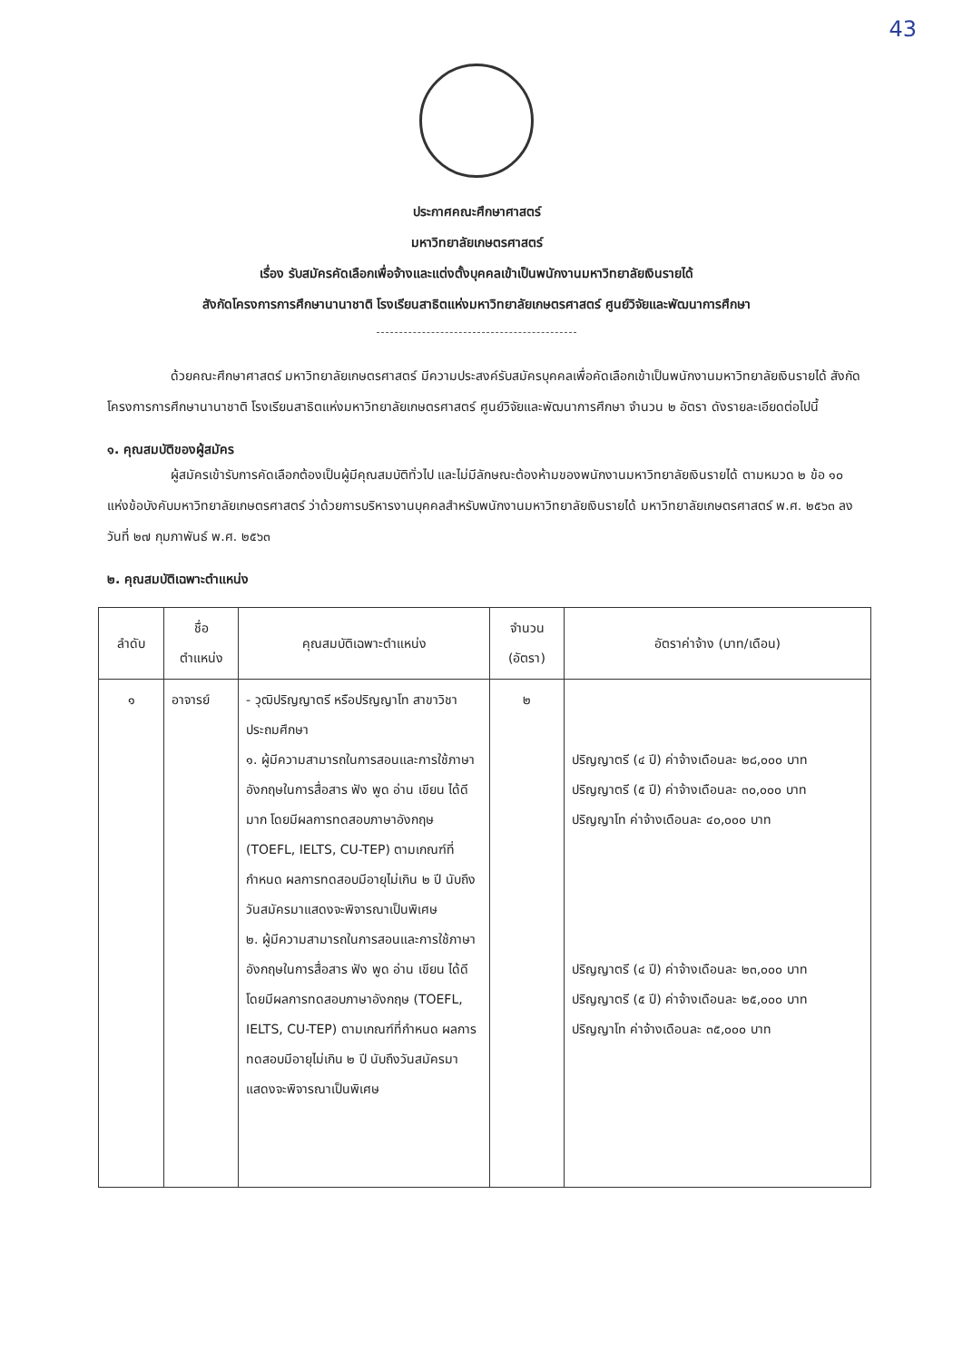43
ประกาศคณะศึกษาศาสตร์
มหาวิทยาลัยเกษตรศาสตร์
เรื่อง รับสมัครคัดเลือกเพื่อจ้างและแต่งตั้งบุคคลเข้าเป็นพนักงานมหาวิทยาลัยเงินรายได้
สังกัดโครงการการศึกษานานาชาติ โรงเรียนสาธิตแห่งมหาวิทยาลัยเกษตรศาสตร์ ศูนย์วิจัยและพัฒนาการศึกษา
ด้วยคณะศึกษาศาสตร์ มหาวิทยาลัยเกษตรศาสตร์ มีความประสงค์รับสมัครบุคคลเพื่อคัดเลือกเข้าเป็นพนักงานมหาวิทยาลัยเงินรายได้ สังกัดโครงการการศึกษานานาชาติ โรงเรียนสาธิตแห่งมหาวิทยาลัยเกษตรศาสตร์ ศูนย์วิจัยและพัฒนาการศึกษา จำนวน ๒ อัตรา ดังรายละเอียดต่อไปนี้
๑. คุณสมบัติของผู้สมัคร
ผู้สมัครเข้ารับการคัดเลือกต้องเป็นผู้มีคุณสมบัติทั่วไป และไม่มีลักษณะต้องห้ามของพนักงานมหาวิทยาลัยเงินรายได้ ตามหมวด ๒ ข้อ ๑๐ แห่งข้อบังคับมหาวิทยาลัยเกษตรศาสตร์ ว่าด้วยการบริหารงานบุคคลสำหรับพนักงานมหาวิทยาลัยเงินรายได้ มหาวิทยาลัยเกษตรศาสตร์ พ.ศ. ๒๕๖๓ ลงวันที่ ๒๗ กุมภาพันธ์ พ.ศ. ๒๕๖๓
๒. คุณสมบัติเฉพาะตำแหน่ง
| ลำดับ | ชื่อ ตำแหน่ง | คุณสมบัติเฉพาะตำแหน่ง | จำนวน (อัตรา) | อัตราค่าจ้าง (บาท/เดือน) |
| --- | --- | --- | --- | --- |
| ๑ | อาจารย์ | - วุฒิปริญญาตรี หรือปริญญาโท สาขาวิชา ประถมศึกษา ๑. ผู้มีความสามารถในการสอนและการใช้ภาษาอังกฤษในการสื่อสาร ฟัง พูด อ่าน เขียน ได้ดีมาก โดยมีผลการทดสอบภาษาอังกฤษ (TOEFL, IELTS, CU-TEP) ตามเกณฑ์ที่กำหนด ผลการทดสอบมีอายุไม่เกิน ๒ ปี นับถึงวันสมัครมาแสดงจะพิจารณาเป็นพิเศษ ๒. ผู้มีความสามารถในการสอนและการใช้ภาษาอังกฤษในการสื่อสาร ฟัง พูด อ่าน เขียน ได้ดี โดยมีผลการทดสอบภาษาอังกฤษ (TOEFL, IELTS, CU-TEP) ตามเกณฑ์ที่กำหนด ผลการทดสอบมีอายุไม่เกิน ๒ ปี นับถึงวันสมัครมาแสดงจะพิจารณาเป็นพิเศษ | ๒ | ปริญญาตรี (๔ ปี) ค่าจ้างเดือนละ ๒๘,๐๐๐ บาท ปริญญาตรี (๕ ปี) ค่าจ้างเดือนละ ๓๐,๐๐๐ บาท ปริญญาโท ค่าจ้างเดือนละ ๔๐,๐๐๐ บาท ปริญญาตรี (๔ ปี) ค่าจ้างเดือนละ ๒๓,๐๐๐ บาท ปริญญาตรี (๕ ปี) ค่าจ้างเดือนละ ๒๕,๐๐๐ บาท ปริญญาโท ค่าจ้างเดือนละ ๓๕,๐๐๐ บาท |